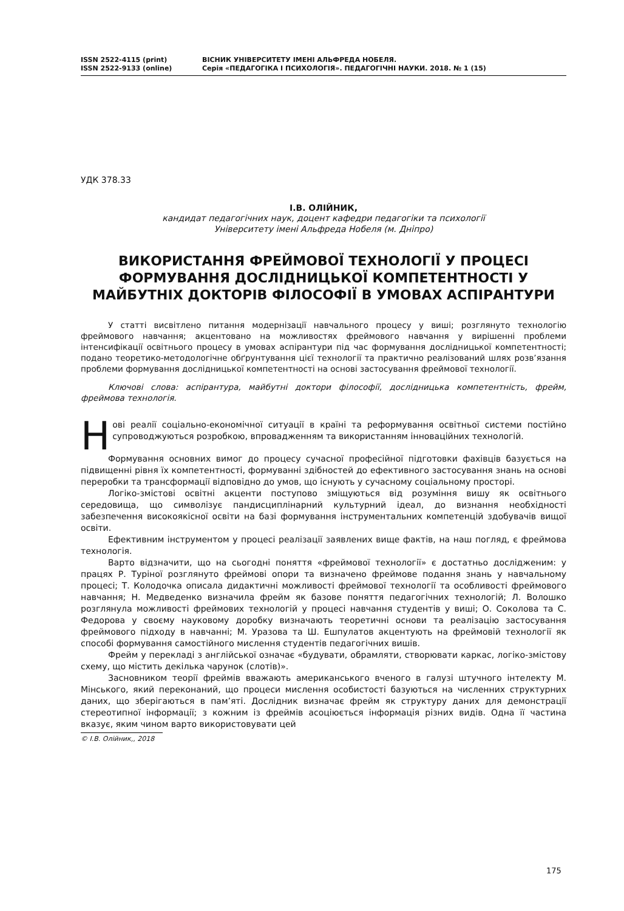ISSN 2522-4115 (print)
ISSN 2522-9133 (online)
ВІСНИК УНІВЕРСИТЕТУ ІМЕНІ АЛЬФРЕДА НОБЕЛЯ.
Серія «ПЕДАГОГІКА І ПСИХОЛОГІЯ». ПЕДАГОГІЧНІ НАУКИ. 2018. № 1 (15)
УДК 378.33
І.В. ОЛІЙНИК,
кандидат педагогічних наук, доцент кафедри педагогіки та психології
Університету імені Альфреда Нобеля (м. Дніпро)
ВИКОРИСТАННЯ ФРЕЙМОВОЇ ТЕХНОЛОГІЇ У ПРОЦЕСІ ФОРМУВАННЯ ДОСЛІДНИЦЬКОЇ КОМПЕТЕНТНОСТІ У МАЙБУТНІХ ДОКТОРІВ ФІЛОСОФІЇ В УМОВАХ АСПІРАНТУРИ
У статті висвітлено питання модернізації навчального процесу у виші; розглянуто технологію фреймового навчання; акцентовано на можливостях фреймового навчання у вирішенні проблеми інтенсифікації освітнього процесу в умовах аспірантури під час формування дослідницької компетентності; подано теоретико-методологічне обґрунтування цієї технології та практично реалізований шлях розв’язання проблеми формування дослідницької компетентності на основі застосування фреймової технології.
Ключові слова: аспірантура, майбутні доктори філософії, дослідницька компетентність, фрейм, фреймова технологія.
Нові реалії соціально-економічної ситуації в країні та реформування освітньої системи постійно супроводжуються розробкою, впровадженням та використанням інноваційних технологій.
Формування основних вимог до процесу сучасної професійної підготовки фахівців базується на підвищенні рівня їх компетентності, формуванні здібностей до ефективного застосування знань на основі переробки та трансформації відповідно до умов, що існують у сучасному соціальному просторі.
Логіко-змістові освітні акценти поступово зміщуються від розуміння вишу як освітнього середовища, що символізує пандисциплінарний культурний ідеал, до визнання необхідності забезпечення високоякісної освіти на базі формування інструментальних компетенцій здобувачів вищої освіти.
Ефективним інструментом у процесі реалізації заявлених вище фактів, на наш погляд, є фреймова технологія.
Варто відзначити, що на сьогодні поняття «фреймової технології» є достатньо дослідженим: у працях Р. Туріної розглянуто фреймові опори та визначено фреймове подання знань у навчальному процесі; Т. Колодочка описала дидактичні можливості фреймової технології та особливості фреймового навчання; Н. Медведенко визначила фрейм як базове поняття педагогічних технологій; Л. Волошко розглянула можливості фреймових технологій у процесі навчання студентів у виші; О. Соколова та С. Федорова у своєму науковому доробку визначають теоретичні основи та реалізацію застосування фреймового підходу в навчанні; М. Уразова та Ш. Ешпулатов акцентують на фреймовій технології як способі формування самостійного мислення студентів педагогічних вишів.
Фрейм у перекладі з англійської означає «будувати, обрамляти, створювати каркас, логіко-змістову схему, що містить декілька чарунок (слотів)».
Засновником теорії фреймів вважають американського вченого в галузі штучного інтелекту М. Мінського, який переконаний, що процеси мислення особистості базуються на численних структурних даних, що зберігаються в пам’яті. Дослідник визначає фрейм як структуру даних для демонстрації стереотипної інформації; з кожним із фреймів асоціюється інформація різних видів. Одна її частина вказує, яким чином варто використовувати цей
© І.В. Олійник,, 2018
175